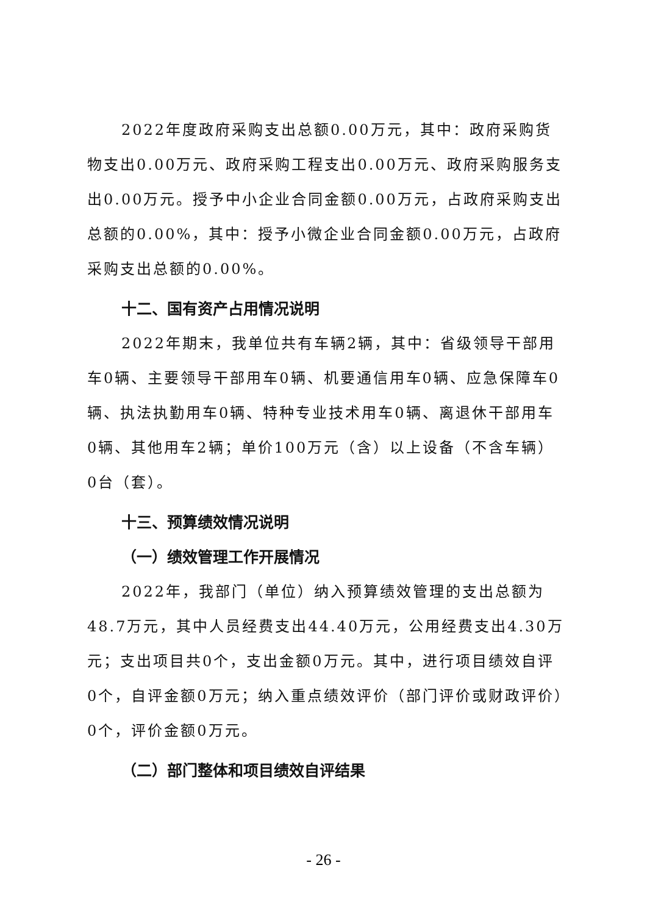2022年度政府采购支出总额0.00万元，其中：政府采购货物支出0.00万元、政府采购工程支出0.00万元、政府采购服务支出0.00万元。授予中小企业合同金额0.00万元，占政府采购支出总额的0.00%，其中：授予小微企业合同金额0.00万元，占政府采购支出总额的0.00%。
十二、国有资产占用情况说明
2022年期末，我单位共有车辆2辆，其中：省级领导干部用车0辆、主要领导干部用车0辆、机要通信用车0辆、应急保障车0辆、执法执勤用车0辆、特种专业技术用车0辆、离退休干部用车0辆、其他用车2辆；单价100万元（含）以上设备（不含车辆）0台（套）。
十三、预算绩效情况说明
（一）绩效管理工作开展情况
2022年，我部门（单位）纳入预算绩效管理的支出总额为48.7万元，其中人员经费支出44.40万元，公用经费支出4.30万元；支出项目共0个，支出金额0万元。其中，进行项目绩效自评0个，自评金额0万元；纳入重点绩效评价（部门评价或财政评价）0个，评价金额0万元。
（二）部门整体和项目绩效自评结果
- 26 -